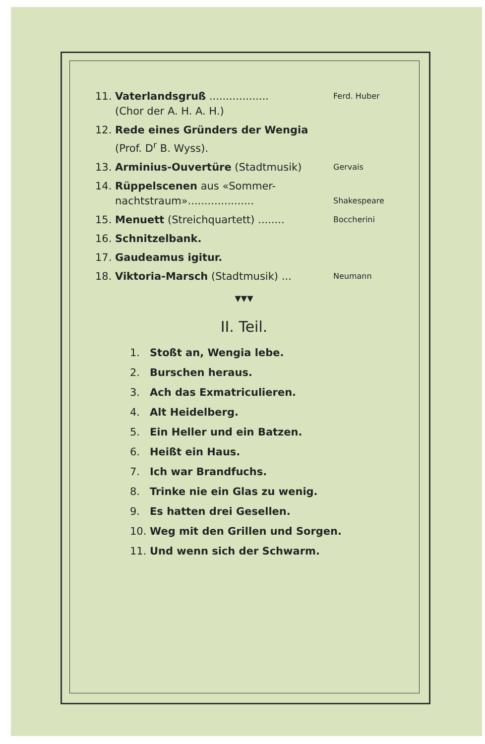11. Vaterlandsgruß ..................
(Chor der A. H. A. H.) Ferd. Huber
12. Rede eines Gründers der Wengia
(Prof. D<sup>r</sup> B. Wyss).
13. Arminius-Ouvertüre (Stadtmusik) Gervais
14. Rüppelscenen aus «Sommer-
nachtstraum»....................
Shakespeare
15. Menuett (Streichquartett) ........ Boccherini
16. Schnitzelbank.
17. Gaudeamus igitur.
18. Viktoria-Marsch (Stadtmusik) ... Neumann
▼▼▼
II. Teil.
1. Stoßt an, Wengia lebe.
2. Burschen heraus.
3. Ach das Exmatriculieren.
4. Alt Heidelberg.
5. Ein Heller und ein Batzen.
6. Heißt ein Haus.
7. Ich war Brandfuchs.
8. Trinke nie ein Glas zu wenig.
9. Es hatten drei Gesellen.
10. Weg mit den Grillen und Sorgen.
11. Und wenn sich der Schwarm.